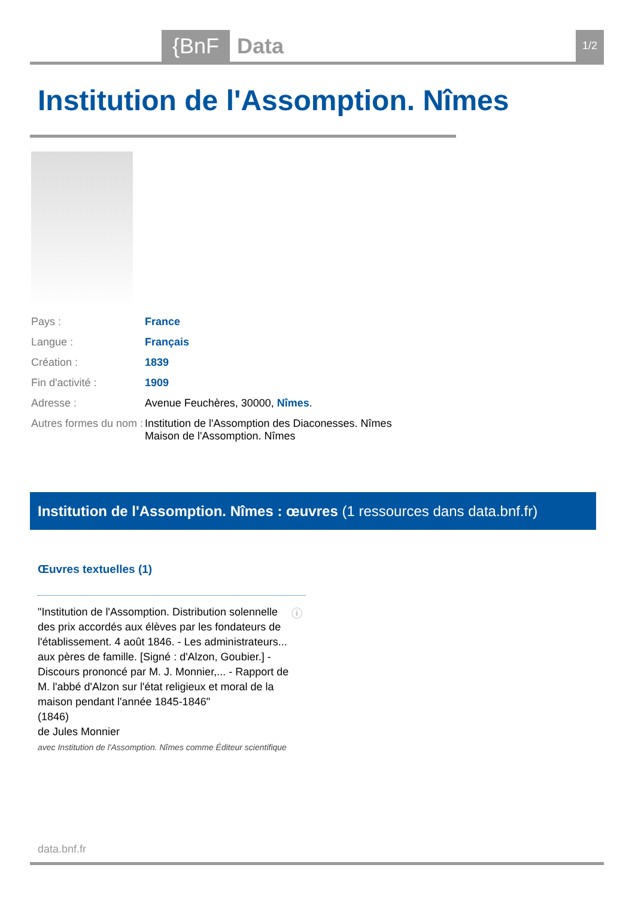{BnF Data 1/2
Institution de l'Assomption. Nîmes
| Pays : | France |
| Langue : | Français |
| Création : | 1839 |
| Fin d'activité : | 1909 |
| Adresse : | Avenue Feuchères, 30000, Nîmes . |
| Autres formes du nom : | Institution de l'Assomption des Diaconesses. Nîmes Maison de l'Assomption. Nîmes |
Institution de l'Assomption. Nîmes : œuvres (1 ressources dans data.bnf.fr)
Œuvres textuelles (1)
"Institution de l'Assomption. Distribution solennelle des prix accordés aux élèves par les fondateurs de l'établissement. 4 août 1846. - Les administrateurs... aux pères de famille. [Signé : d'Alzon, Goubier.] - Discours prononcé par M. J. Monnier,... - Rapport de M. l'abbé d'Alzon sur l'état religieux et moral de la maison pendant l'année 1845-1846"
(1846)
de Jules Monnier
avec Institution de l'Assomption. Nîmes comme Éditeur scientifique
ⓘ
data.bnf.fr